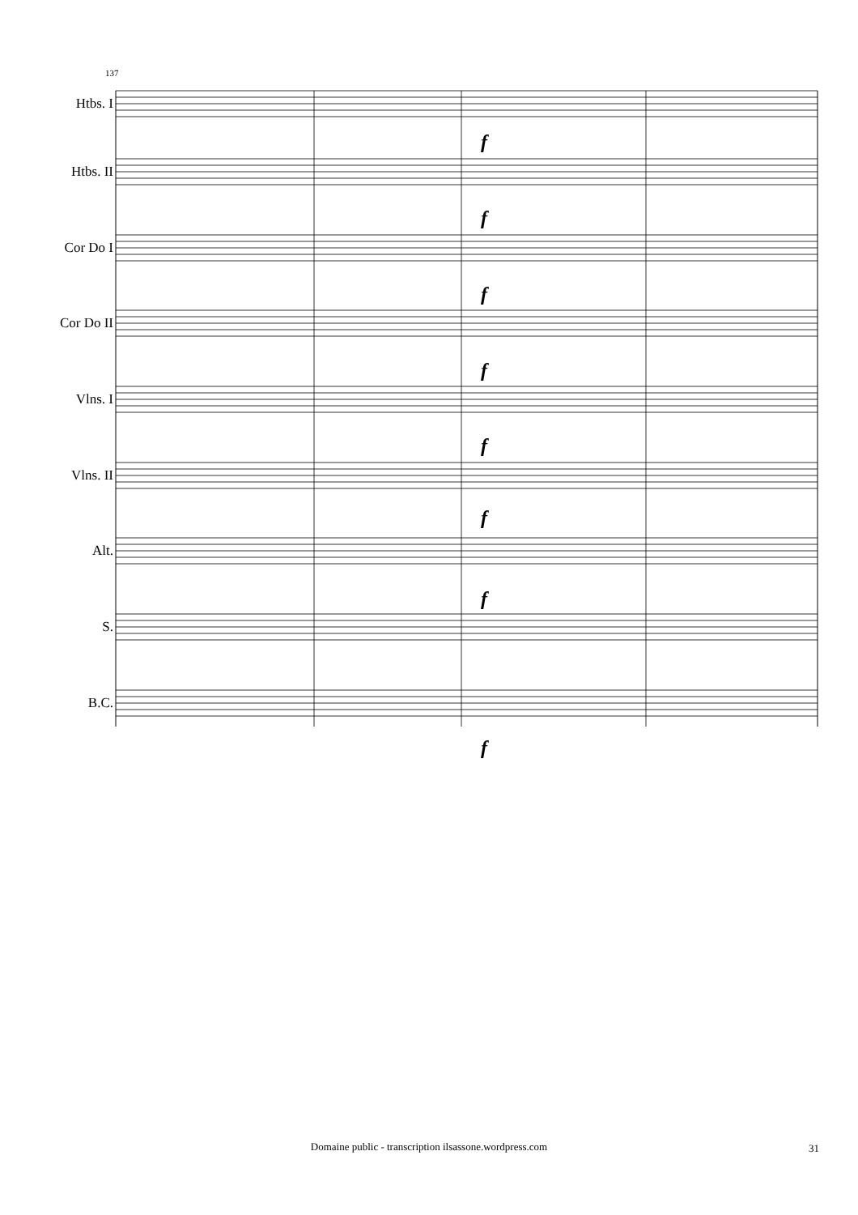137
Htbs. I
Htbs. II
Cor Do I
Cor Do II
Vlns. I
Vlns. II
Alt.
S.
B.C.
f
f
f
f
f
f
f
f
Domaine public - transcription ilsassone.wordpress.com 31